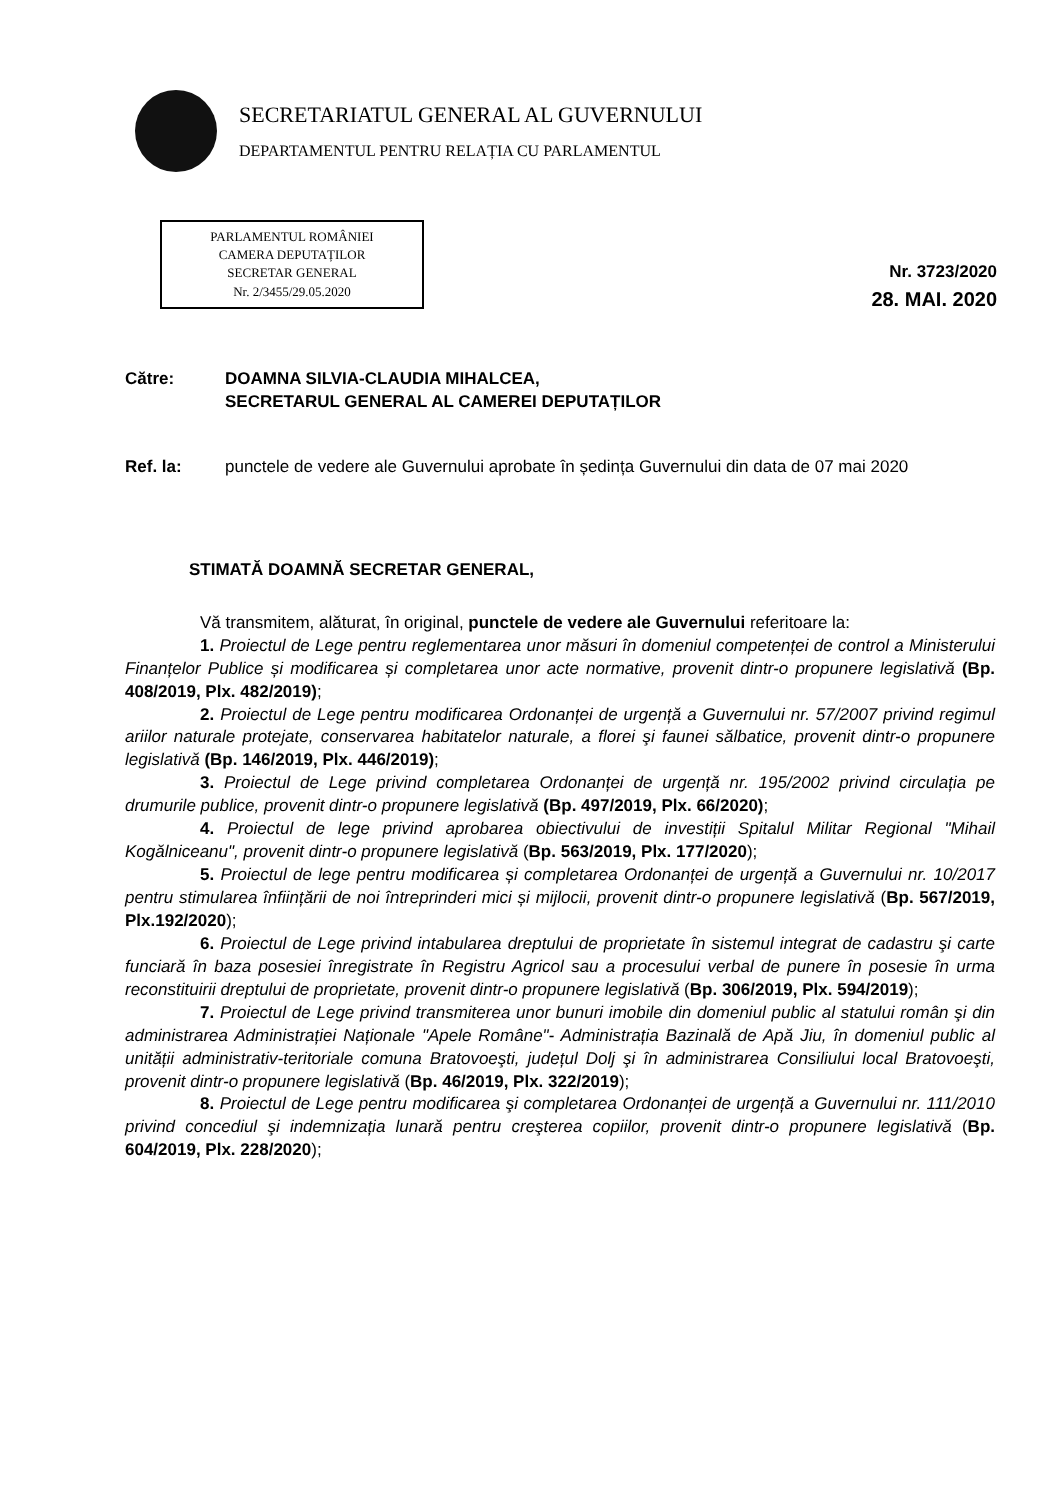SECRETARIATUL GENERAL AL GUVERNULUI
DEPARTAMENTUL PENTRU RELAȚIA CU PARLAMENTUL
PARLAMENTUL ROMÂNIEI
CAMERA DEPUTAȚILOR
SECRETAR GENERAL
Nr. 2/3455/29.05.2020
Nr. 3723/2020
28. MAI. 2020
Către: DOAMNA SILVIA-CLAUDIA MIHALCEA,
SECRETARUL GENERAL AL CAMEREI DEPUTAȚILOR
Ref. la: punctele de vedere ale Guvernului aprobate în ședința Guvernului din data de 07 mai 2020
STIMATĂ DOAMNĂ SECRETAR GENERAL,
Vă transmitem, alăturat, în original, punctele de vedere ale Guvernului referitoare la:
1. Proiectul de Lege pentru reglementarea unor măsuri în domeniul competenței de control a Ministerului Finanțelor Publice și modificarea și completarea unor acte normative, provenit dintr-o propunere legislativă (Bp. 408/2019, Plx. 482/2019);
2. Proiectul de Lege pentru modificarea Ordonanței de urgență a Guvernului nr. 57/2007 privind regimul ariilor naturale protejate, conservarea habitatelor naturale, a florei şi faunei sălbatice, provenit dintr-o propunere legislativă (Bp. 146/2019, Plx. 446/2019);
3. Proiectul de Lege privind completarea Ordonanței de urgență nr. 195/2002 privind circulația pe drumurile publice, provenit dintr-o propunere legislativă (Bp. 497/2019, Plx. 66/2020);
4. Proiectul de lege privind aprobarea obiectivului de investiții Spitalul Militar Regional "Mihail Kogălniceanu", provenit dintr-o propunere legislativă (Bp. 563/2019, Plx. 177/2020);
5. Proiectul de lege pentru modificarea și completarea Ordonanței de urgență a Guvernului nr. 10/2017 pentru stimularea înființării de noi întreprinderi mici și mijlocii, provenit dintr-o propunere legislativă (Bp. 567/2019, Plx.192/2020);
6. Proiectul de Lege privind intabularea dreptului de proprietate în sistemul integrat de cadastru şi carte funciară în baza posesiei înregistrate în Registru Agricol sau a procesului verbal de punere în posesie în urma reconstituirii dreptului de proprietate, provenit dintr-o propunere legislativă (Bp. 306/2019, Plx. 594/2019);
7. Proiectul de Lege privind transmiterea unor bunuri imobile din domeniul public al statului român şi din administrarea Administrației Naționale "Apele Române"- Administrația Bazinală de Apă Jiu, în domeniul public al unității administrativ-teritoriale comuna Bratovoeşti, județul Dolj şi în administrarea Consiliului local Bratovoeşti, provenit dintr-o propunere legislativă (Bp. 46/2019, Plx. 322/2019);
8. Proiectul de Lege pentru modificarea şi completarea Ordonanței de urgență a Guvernului nr. 111/2010 privind concediul şi indemnizația lunară pentru creşterea copiilor, provenit dintr-o propunere legislativă (Bp. 604/2019, Plx. 228/2020);